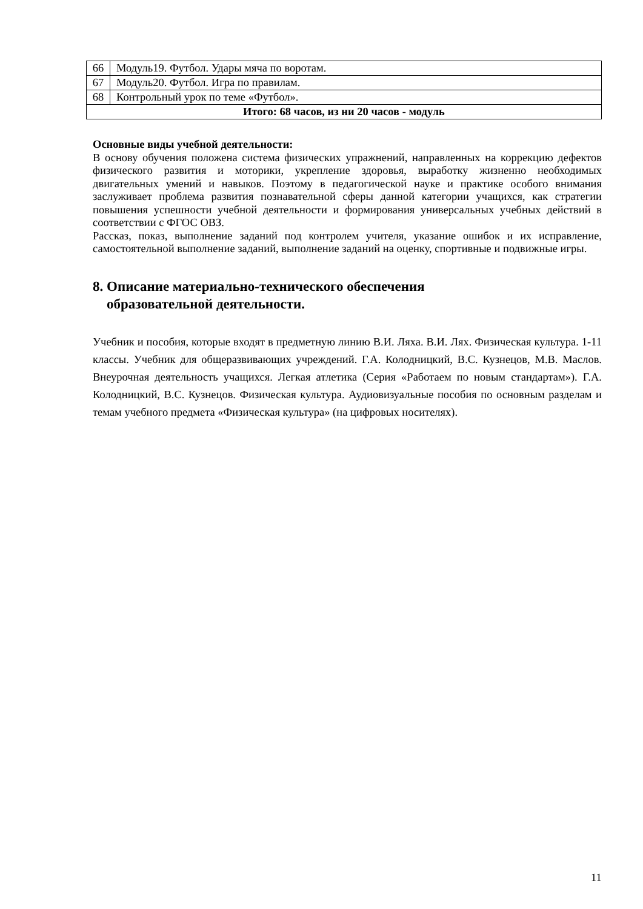| 66 | Модуль19. Футбол. Удары мяча по воротам. |
| 67 | Модуль20. Футбол. Игра по правилам. |
| 68 | Контрольный урок по теме «Футбол». |
| Итого: 68 часов, из ни 20 часов - модуль | |
Основные виды учебной деятельности:
В основу обучения положена система физических упражнений, направленных на коррекцию дефектов физического развития и моторики, укрепление здоровья, выработку жизненно необходимых двигательных умений и навыков. Поэтому в педагогической науке и практике особого внимания заслуживает проблема развития познавательной сферы данной категории учащихся, как стратегии повышения успешности учебной деятельности и формирования универсальных учебных действий в соответствии с ФГОС ОВЗ.
Рассказ, показ, выполнение заданий под контролем учителя, указание ошибок и их исправление, самостоятельной выполнение заданий, выполнение заданий на оценку, спортивные и подвижные игры.
8. Описание материально-технического обеспечения
образовательной деятельности.
Учебник и пособия, которые входят в предметную линию В.И. Ляха. В.И. Лях. Физическая культура. 1-11 классы. Учебник для общеразвивающих учреждений. Г.А. Колодницкий, В.С. Кузнецов, М.В. Маслов. Внеурочная деятельность учащихся. Легкая атлетика (Серия «Работаем по новым стандартам»). Г.А. Колодницкий, В.С. Кузнецов. Физическая культура. Аудиовизуальные пособия по основным разделам и темам учебного предмета «Физическая культура» (на цифровых носителях).
11